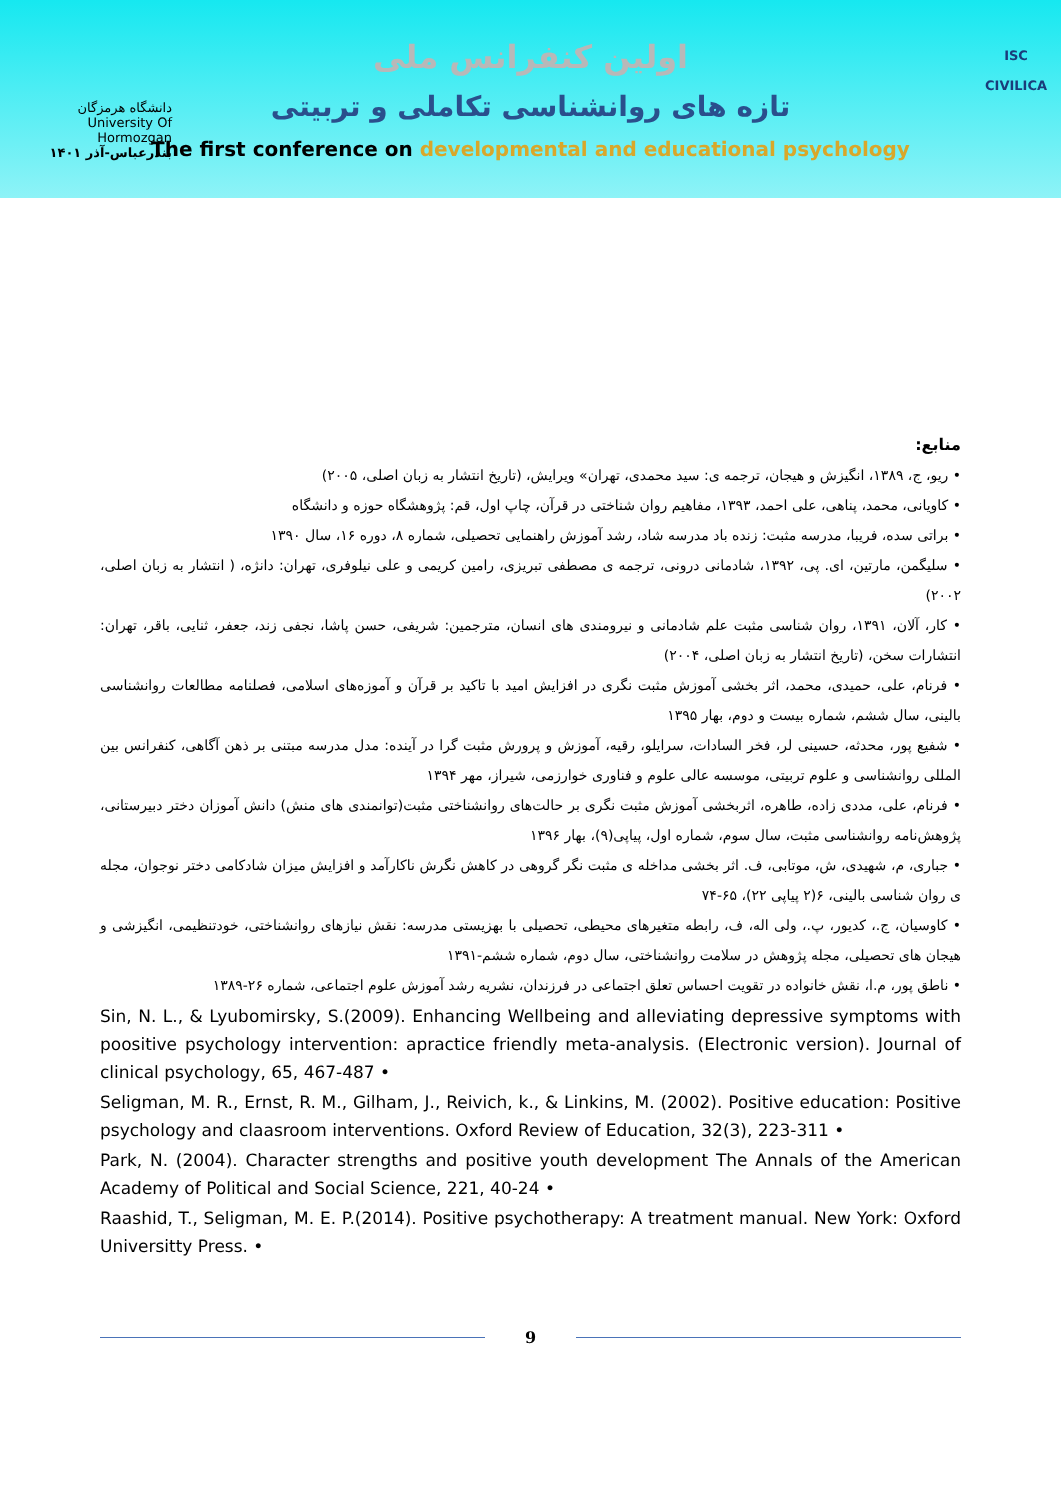اولین کنفرانس ملی
تازه های روانشناسی تکاملی و تربیتی
The first conference on developmental and educational psychology
دانشگاه هرمزگان
University Of Hormozgan
بندرعباس-آذر ۱۴۰۱
ISC
CIVILICA
منابع:
• ریو، ج، ۱۳۸۹، انگیزش و هیجان، ترجمه ی: سید محمدی، تهران» ویرایش، (تاریخ انتشار به زبان اصلی، ۲۰۰۵)
• کاویانی، محمد، پناهی، علی احمد، ۱۳۹۳، مفاهیم روان شناختی در قرآن، چاپ اول، قم: پژوهشگاه حوزه و دانشگاه
• براتی سده، فریبا، مدرسه مثبت: زنده باد مدرسه شاد، رشد آموزش راهنمایی تحصیلی، شماره ۸، دوره ۱۶، سال ۱۳۹۰
• سلیگمن، مارتین، ای. پی، ۱۳۹۲، شادمانی درونی، ترجمه ی مصطفی تبریزی، رامین کریمی و علی نیلوفری، تهران: دانژه، ( انتشار به زبان اصلی، ۲۰۰۲)
• کار، آلان، ۱۳۹۱، روان شناسی مثبت علم شادمانی و نیرومندی های انسان، مترجمین: شریفی، حسن پاشا، نجفی زند، جعفر، ثنایی، باقر، تهران: انتشارات سخن، (تاریخ انتشار به زبان اصلی، ۲۰۰۴)
• فرنام، علی، حمیدی، محمد، اثر بخشی آموزش مثبت نگری در افزایش امید با تاکید بر قرآن و آموزه‌های اسلامی، فصلنامه مطالعات روانشناسی بالینی، سال ششم، شماره بیست و دوم، بهار ۱۳۹۵
• شفیع پور، محدثه، حسینی لر، فخر السادات، سرایلو، رقیه، آموزش و پرورش مثبت گرا در آینده: مدل مدرسه مبتنی بر ذهن آگاهی، کنفرانس بین المللی روانشناسی و علوم تربیتی، موسسه عالی علوم و فناوری خوارزمی، شیراز، مهر ۱۳۹۴
• فرنام، علی، مددی زاده، طاهره، اثربخشی آموزش مثبت نگری بر حالت‌های روانشناختی مثبت(توانمندی های منش) دانش آموزان دختر دبیرستانی، پژوهش‌نامه روانشناسی مثبت، سال سوم، شماره اول، پیاپی(۹)، بهار ۱۳۹۶
• جباری، م، شهیدی، ش، موتابی، ف. اثر بخشی مداخله ی مثبت نگر گروهی در کاهش نگرش ناکارآمد و افزایش میزان شادکامی دختر نوجوان، مجله ی روان شناسی بالینی، ۶(۲ پیاپی ۲۲)، ۶۵-۷۴
• کاوسیان، ج.، کدیور، پ.، ولی اله، ف، رابطه متغیرهای محیطی، تحصیلی با بهزیستی مدرسه: نقش نیازهای روانشناختی، خودتنظیمی، انگیزشی و هیجان های تحصیلی، مجله پژوهش در سلامت روانشناختی، سال دوم، شماره ششم-۱۳۹۱
• ناطق پور، م.ا، نقش خانواده در تقویت احساس تعلق اجتماعی در فرزندان، نشریه رشد آموزش علوم اجتماعی، شماره ۲۶-۱۳۸۹
Sin, N. L., & Lyubomirsky, S.(2009). Enhancing Wellbeing and alleviating depressive symptoms with poositive psychology intervention: apractice friendly meta-analysis. (Electronic version). Journal of clinical psychology, 65, 467-487 •
Seligman, M. R., Ernst, R. M., Gilham, J., Reivich, k., & Linkins, M. (2002). Positive education: Positive psychology and claasroom interventions. Oxford Review of Education, 32(3), 223-311 •
Park, N. (2004). Character strengths and positive youth development The Annals of the American Academy of Political and Social Science, 221, 40-24 •
Raashid, T., Seligman, M. E. P.(2014). Positive psychotherapy: A treatment manual. New York: Oxford Universitty Press. •
9